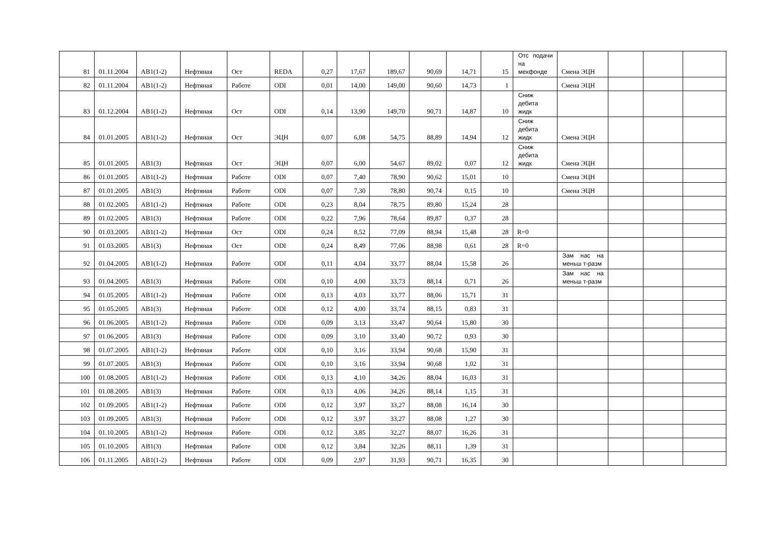| 81 | 01.11.2004 | AB1(1-2) | Нефтяная | Ост | REDA | 0,27 | 17,67 | 189,67 | 90,69 | 14,71 | 15 | Отс подачи на мехфонде | Смена ЭЦН | | | |
| 82 | 01.11.2004 | AB1(1-2) | Нефтяная | Работе | ODI | 0,01 | 14,00 | 149,00 | 90,60 | 14,73 | 1 | | Смена ЭЦН | | | |
| 83 | 01.12.2004 | AB1(1-2) | Нефтяная | Ост | ODI | 0,14 | 13,90 | 149,70 | 90,71 | 14,87 | 10 | Сниж дебита жидк | | | | |
| 84 | 01.01.2005 | AB1(1-2) | Нефтяная | Ост | ЭЦН | 0,07 | 6,08 | 54,75 | 88,89 | 14,94 | 12 | Сниж дебита жидк | Смена ЭЦН | | | |
| 85 | 01.01.2005 | AB1(3) | Нефтяная | Ост | ЭЦН | 0,07 | 6,00 | 54,67 | 89,02 | 0,07 | 12 | Сниж дебита жидк | Смена ЭЦН | | | |
| 86 | 01.01.2005 | AB1(1-2) | Нефтяная | Работе | ODI | 0,07 | 7,40 | 78,90 | 90,62 | 15,01 | 10 | | Смена ЭЦН | | | |
| 87 | 01.01.2005 | AB1(3) | Нефтяная | Работе | ODI | 0,07 | 7,30 | 78,80 | 90,74 | 0,15 | 10 | | Смена ЭЦН | | | |
| 88 | 01.02.2005 | AB1(1-2) | Нефтяная | Работе | ODI | 0,23 | 8,04 | 78,75 | 89,80 | 15,24 | 28 | | | | | |
| 89 | 01.02.2005 | AB1(3) | Нефтяная | Работе | ODI | 0,22 | 7,96 | 78,64 | 89,87 | 0,37 | 28 | | | | | |
| 90 | 01.03.2005 | AB1(1-2) | Нефтяная | Ост | ODI | 0,24 | 8,52 | 77,09 | 88,94 | 15,48 | 28 | R=0 | | | | |
| 91 | 01.03.2005 | AB1(3) | Нефтяная | Ост | ODI | 0,24 | 8,49 | 77,06 | 88,98 | 0,61 | 28 | R=0 | | | | |
| 92 | 01.04.2005 | AB1(1-2) | Нефтяная | Работе | ODI | 0,11 | 4,04 | 33,77 | 88,04 | 15,58 | 26 | | Зам нас на меньш т-разм | | | |
| 93 | 01.04.2005 | AB1(3) | Нефтяная | Работе | ODI | 0,10 | 4,00 | 33,73 | 88,14 | 0,71 | 26 | | Зам нас на меньш т-разм | | | |
| 94 | 01.05.2005 | AB1(1-2) | Нефтяная | Работе | ODI | 0,13 | 4,03 | 33,77 | 88,06 | 15,71 | 31 | | | | | |
| 95 | 01.05.2005 | AB1(3) | Нефтяная | Работе | ODI | 0,12 | 4,00 | 33,74 | 88,15 | 0,83 | 31 | | | | | |
| 96 | 01.06.2005 | AB1(1-2) | Нефтяная | Работе | ODI | 0,09 | 3,13 | 33,47 | 90,64 | 15,80 | 30 | | | | | |
| 97 | 01.06.2005 | AB1(3) | Нефтяная | Работе | ODI | 0,09 | 3,10 | 33,40 | 90,72 | 0,93 | 30 | | | | | |
| 98 | 01.07.2005 | AB1(1-2) | Нефтяная | Работе | ODI | 0,10 | 3,16 | 33,94 | 90,68 | 15,90 | 31 | | | | | |
| 99 | 01.07.2005 | AB1(3) | Нефтяная | Работе | ODI | 0,10 | 3,16 | 33,94 | 90,68 | 1,02 | 31 | | | | | |
| 100 | 01.08.2005 | AB1(1-2) | Нефтяная | Работе | ODI | 0,13 | 4,10 | 34,26 | 88,04 | 16,03 | 31 | | | | | |
| 101 | 01.08.2005 | AB1(3) | Нефтяная | Работе | ODI | 0,13 | 4,06 | 34,26 | 88,14 | 1,15 | 31 | | | | | |
| 102 | 01.09.2005 | AB1(1-2) | Нефтяная | Работе | ODI | 0,12 | 3,97 | 33,27 | 88,08 | 16,14 | 30 | | | | | |
| 103 | 01.09.2005 | AB1(3) | Нефтяная | Работе | ODI | 0,12 | 3,97 | 33,27 | 88,08 | 1,27 | 30 | | | | | |
| 104 | 01.10.2005 | AB1(1-2) | Нефтяная | Работе | ODI | 0,12 | 3,85 | 32,27 | 88,07 | 16,26 | 31 | | | | | |
| 105 | 01.10.2005 | AB1(3) | Нефтяная | Работе | ODI | 0,12 | 3,84 | 32,26 | 88,11 | 1,39 | 31 | | | | | |
| 106 | 01.11.2005 | AB1(1-2) | Нефтяная | Работе | ODI | 0,09 | 2,97 | 31,93 | 90,71 | 16,35 | 30 | | | | | |